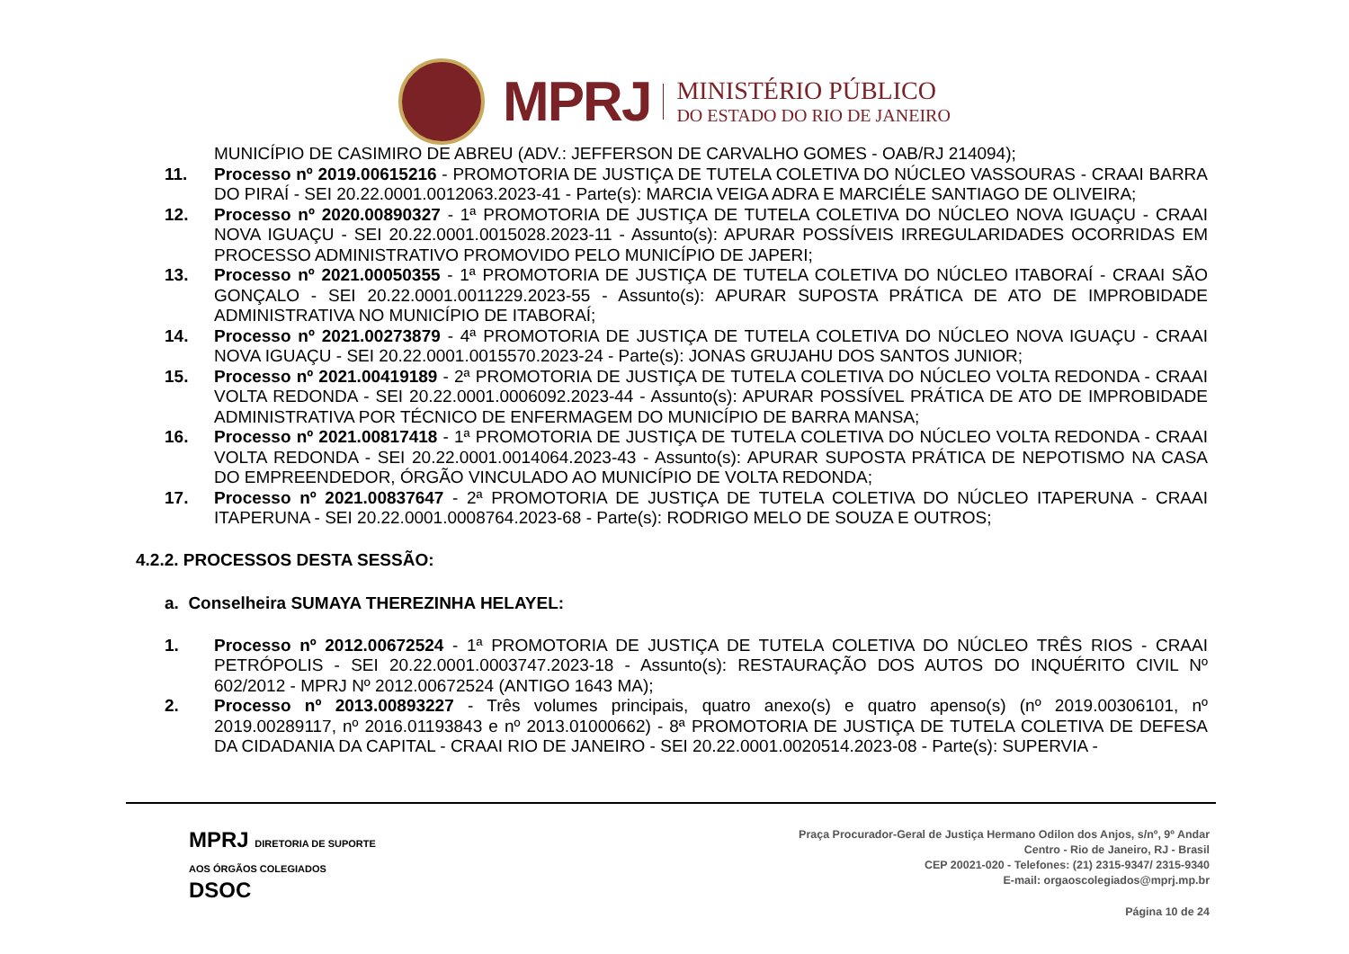MPRJ
MINISTÉRIO PÚBLICO
DO ESTADO DO RIO DE JANEIRO
MUNICÍPIO DE CASIMIRO DE ABREU (ADV.: JEFFERSON DE CARVALHO GOMES - OAB/RJ 214094);
11. Processo nº 2019.00615216 - PROMOTORIA DE JUSTIÇA DE TUTELA COLETIVA DO NÚCLEO VASSOURAS - CRAAI BARRA DO PIRAÍ - SEI 20.22.0001.0012063.2023-41 - Parte(s): MARCIA VEIGA ADRA E MARCIÉLE SANTIAGO DE OLIVEIRA;
12. Processo nº 2020.00890327 - 1ª PROMOTORIA DE JUSTIÇA DE TUTELA COLETIVA DO NÚCLEO NOVA IGUAÇU - CRAAI NOVA IGUAÇU - SEI 20.22.0001.0015028.2023-11 - Assunto(s): APURAR POSSÍVEIS IRREGULARIDADES OCORRIDAS EM PROCESSO ADMINISTRATIVO PROMOVIDO PELO MUNICÍPIO DE JAPERI;
13. Processo nº 2021.00050355 - 1ª PROMOTORIA DE JUSTIÇA DE TUTELA COLETIVA DO NÚCLEO ITABORAÍ - CRAAI SÃO GONÇALO - SEI 20.22.0001.0011229.2023-55 - Assunto(s): APURAR SUPOSTA PRÁTICA DE ATO DE IMPROBIDADE ADMINISTRATIVA NO MUNICÍPIO DE ITABORAÍ;
14. Processo nº 2021.00273879 - 4ª PROMOTORIA DE JUSTIÇA DE TUTELA COLETIVA DO NÚCLEO NOVA IGUAÇU - CRAAI NOVA IGUAÇU - SEI 20.22.0001.0015570.2023-24 - Parte(s): JONAS GRUJAHU DOS SANTOS JUNIOR;
15. Processo nº 2021.00419189 - 2ª PROMOTORIA DE JUSTIÇA DE TUTELA COLETIVA DO NÚCLEO VOLTA REDONDA - CRAAI VOLTA REDONDA - SEI 20.22.0001.0006092.2023-44 - Assunto(s): APURAR POSSÍVEL PRÁTICA DE ATO DE IMPROBIDADE ADMINISTRATIVA POR TÉCNICO DE ENFERMAGEM DO MUNICÍPIO DE BARRA MANSA;
16. Processo nº 2021.00817418 - 1ª PROMOTORIA DE JUSTIÇA DE TUTELA COLETIVA DO NÚCLEO VOLTA REDONDA - CRAAI VOLTA REDONDA - SEI 20.22.0001.0014064.2023-43 - Assunto(s): APURAR SUPOSTA PRÁTICA DE NEPOTISMO NA CASA DO EMPREENDEDOR, ÓRGÃO VINCULADO AO MUNICÍPIO DE VOLTA REDONDA;
17. Processo nº 2021.00837647 - 2ª PROMOTORIA DE JUSTIÇA DE TUTELA COLETIVA DO NÚCLEO ITAPERUNA - CRAAI ITAPERUNA - SEI 20.22.0001.0008764.2023-68 - Parte(s): RODRIGO MELO DE SOUZA E OUTROS;
4.2.2. PROCESSOS DESTA SESSÃO:
a. Conselheira SUMAYA THEREZINHA HELAYEL:
1. Processo nº 2012.00672524 - 1ª PROMOTORIA DE JUSTIÇA DE TUTELA COLETIVA DO NÚCLEO TRÊS RIOS - CRAAI PETRÓPOLIS - SEI 20.22.0001.0003747.2023-18 - Assunto(s): RESTAURAÇÃO DOS AUTOS DO INQUÉRITO CIVIL Nº 602/2012 - MPRJ Nº 2012.00672524 (ANTIGO 1643 MA);
2. Processo nº 2013.00893227 - Três volumes principais, quatro anexo(s) e quatro apenso(s) (nº 2019.00306101, nº 2019.00289117, nº 2016.01193843 e nº 2013.01000662) - 8ª PROMOTORIA DE JUSTIÇA DE TUTELA COLETIVA DE DEFESA DA CIDADANIA DA CAPITAL - CRAAI RIO DE JANEIRO - SEI 20.22.0001.0020514.2023-08 - Parte(s): SUPERVIA -
MPRJ DIRETORIA DE SUPORTE
AOS ÓRGÃOS COLEGIADOS
DSOC
Praça Procurador-Geral de Justiça Hermano Odilon dos Anjos, s/nº, 9º Andar
Centro - Rio de Janeiro, RJ - Brasil
CEP 20021-020 - Telefones: (21) 2315-9347/ 2315-9340
E-mail: orgaoscolegiados@mprj.mp.br
Página 10 de 24